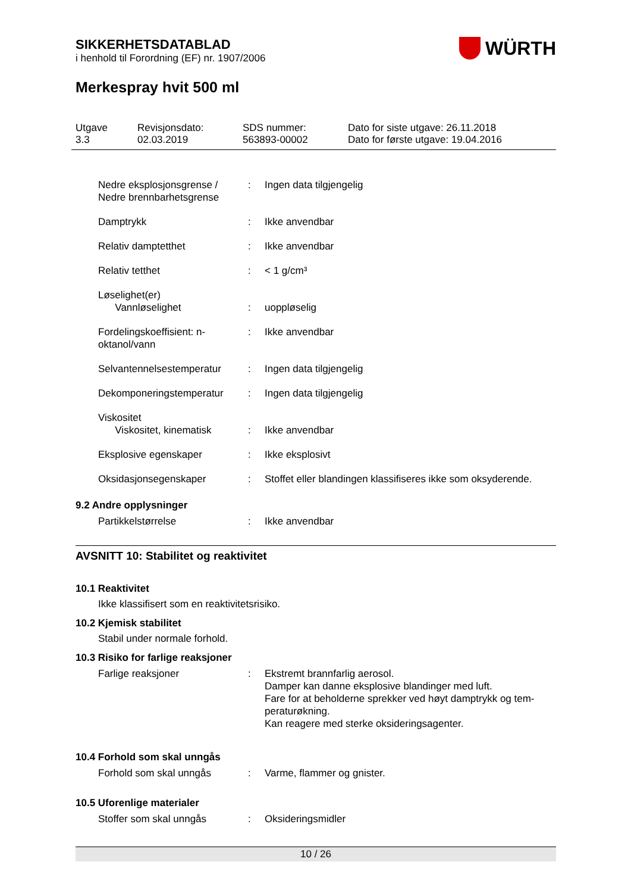SIKKERHETSDATABLAD
i henhold til Forordning (EF) nr. 1907/2006
WÜRTH
Merkespray hvit 500 ml
Utgave
3.3
Revisjonsdato:
02.03.2019
SDS nummer:
563893-00002
Dato for siste utgave: 26.11.2018
Dato for første utgave: 19.04.2016
Nedre eksplosjonsgrense / Nedre brennbarhetsgrense
: Ingen data tilgjengelig
Damptrykk : Ikke anvendbar
Relativ damptetthet : Ikke anvendbar
Relativ tetthet : < 1 g/cm³
Løselighet(er)
Vannløselighet
:
uoppløselig
Fordelingskoeffisient: n-oktanol/vann
: Ikke anvendbar
Selvantennelsestemperatur
: Ingen data tilgjengelig
Dekomponeringstemperatur : Ingen data tilgjengelig
Viskositet
Viskositet, kinematisk
:
Ikke anvendbar
Eksplosive egenskaper : Ikke eksplosivt
Oksidasjonsegenskaper : Stoffet eller blandingen klassifiseres ikke som oksyderende.
9.2 Andre opplysninger
Partikkelstørrelse : Ikke anvendbar
AVSNITT 10: Stabilitet og reaktivitet
10.1 Reaktivitet
Ikke klassifisert som en reaktivitetsrisiko.
10.2 Kjemisk stabilitet
Stabil under normale forhold.
10.3 Risiko for farlige reaksjoner
Farlige reaksjoner : Ekstremt brannfarlig aerosol.
Damper kan danne eksplosive blandinger med luft.
Fare for at beholderne sprekker ved høyt damptrykk og tem-peraturøkning.
Kan reagere med sterke oksideringsagenter.
10.4 Forhold som skal unngås
Forhold som skal unngås : Varme, flammer og gnister.
10.5 Uforenlige materialer
Stoffer som skal unngås : Oksideringsmidler
10 / 26